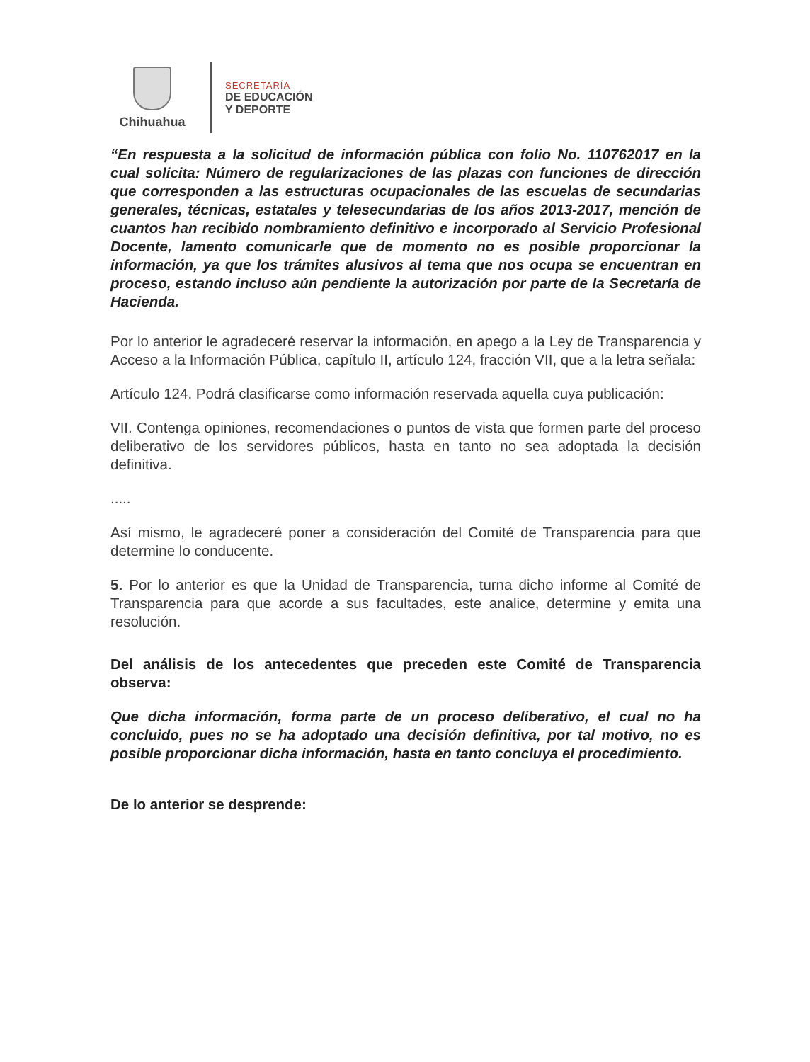Chihuahua
SECRETARÍA
DE EDUCACIÓN
Y DEPORTE
“En respuesta a la solicitud de información pública con folio No. 110762017 en la cual solicita: Número de regularizaciones de las plazas con funciones de dirección que corresponden a las estructuras ocupacionales de las escuelas de secundarias generales, técnicas, estatales y telesecundarias de los años 2013-2017, mención de cuantos han recibido nombramiento definitivo e incorporado al Servicio Profesional Docente, lamento comunicarle que de momento no es posible proporcionar la información, ya que los trámites alusivos al tema que nos ocupa se encuentran en proceso, estando incluso aún pendiente la autorización por parte de la Secretaría de Hacienda.
Por lo anterior le agradeceré reservar la información, en apego a la Ley de Transparencia y Acceso a la Información Pública, capítulo II, artículo 124, fracción VII, que a la letra señala:
Artículo 124. Podrá clasificarse como información reservada aquella cuya publicación:
VII. Contenga opiniones, recomendaciones o puntos de vista que formen parte del proceso deliberativo de los servidores públicos, hasta en tanto no sea adoptada la decisión definitiva.
.....
Así mismo, le agradeceré poner a consideración del Comité de Transparencia para que determine lo conducente.
5. Por lo anterior es que la Unidad de Transparencia, turna dicho informe al Comité de Transparencia para que acorde a sus facultades, este analice, determine y emita una resolución.
Del análisis de los antecedentes que preceden este Comité de Transparencia observa:
Que dicha información, forma parte de un proceso deliberativo, el cual no ha concluido, pues no se ha adoptado una decisión definitiva, por tal motivo, no es posible proporcionar dicha información, hasta en tanto concluya el procedimiento.
De lo anterior se desprende: